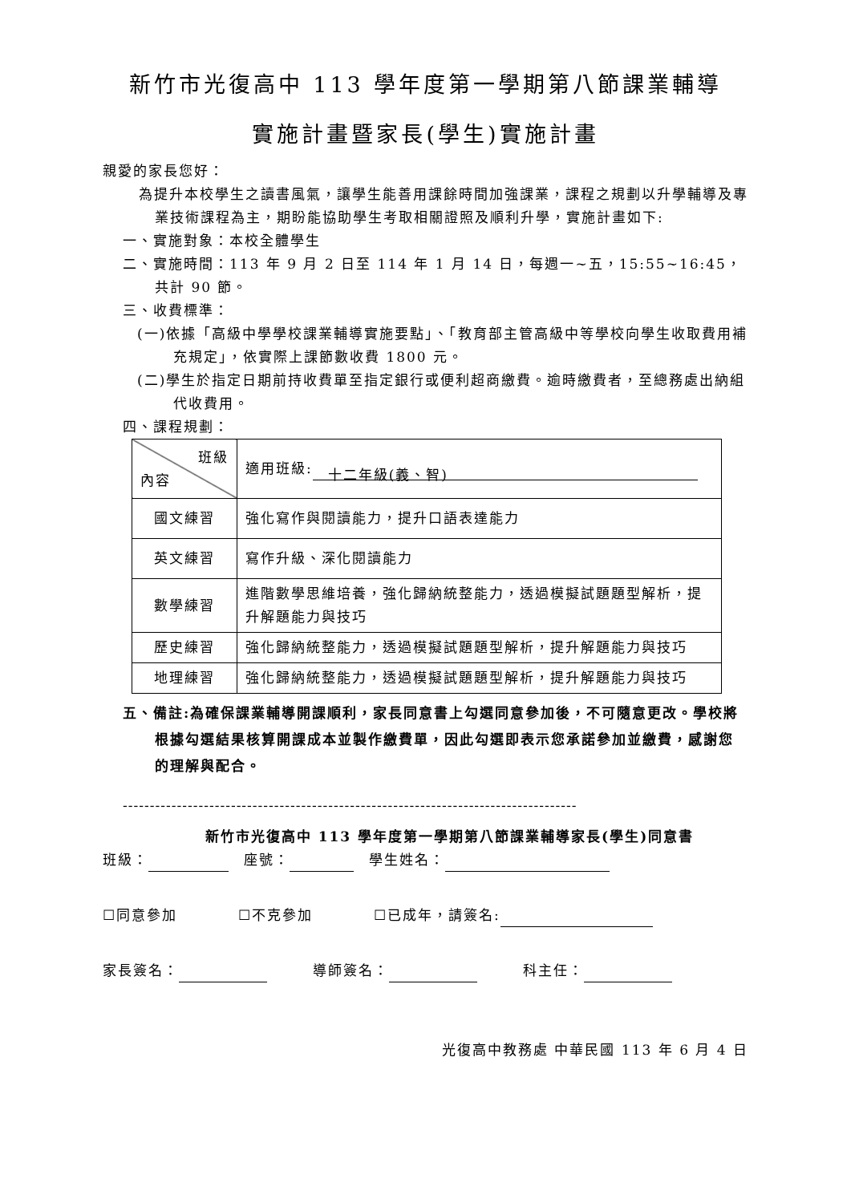新竹市光復高中 113 學年度第一學期第八節課業輔導
實施計畫暨家長(學生)實施計畫
親愛的家長您好：
為提升本校學生之讀書風氣，讓學生能善用課餘時間加強課業，課程之規劃以升學輔導及專業技術課程為主，期盼能協助學生考取相關證照及順利升學，實施計畫如下:
一、實施對象：本校全體學生
二、實施時間：113 年 9 月 2 日至 114 年 1 月 14 日，每週一~五，15:55~16:45，共計 90 節。
三、收費標準：
(一)依據「高級中學學校課業輔導實施要點」、「教育部主管高級中等學校向學生收取費用補充規定」，依實際上課節數收費 1800 元。
(二)學生於指定日期前持收費單至指定銀行或便利超商繳費。逾時繳費者，至總務處出納組代收費用。
四、課程規劃：
| 班級 內容 | 適用班級: 十二年級(義、智) |
| 國文練習 | 強化寫作與閱讀能力，提升口語表達能力 |
| 英文練習 | 寫作升級、深化閱讀能力 |
| 數學練習 | 進階數學思維培養，強化歸納統整能力，透過模擬試題題型解析，提升解題能力與技巧 |
| 歷史練習 | 強化歸納統整能力，透過模擬試題題型解析，提升解題能力與技巧 |
| 地理練習 | 強化歸納統整能力，透過模擬試題題型解析，提升解題能力與技巧 |
五、備註:為確保課業輔導開課順利，家長同意書上勾選同意參加後，不可隨意更改。學校將根據勾選結果核算開課成本並製作繳費單，因此勾選即表示您承諾參加並繳費，感謝您的理解與配合。
------------------------------------------------------------------------------------
新竹市光復高中 113 學年度第一學期第八節課業輔導家長(學生)同意書
班級：　座號：　學生姓名：
☐同意參加　　　　☐不克參加　　　　☐已成年，請簽名:
家長簽名：　　　導師簽名：　　　科主任：
光復高中教務處 中華民國 113 年 6 月 4 日